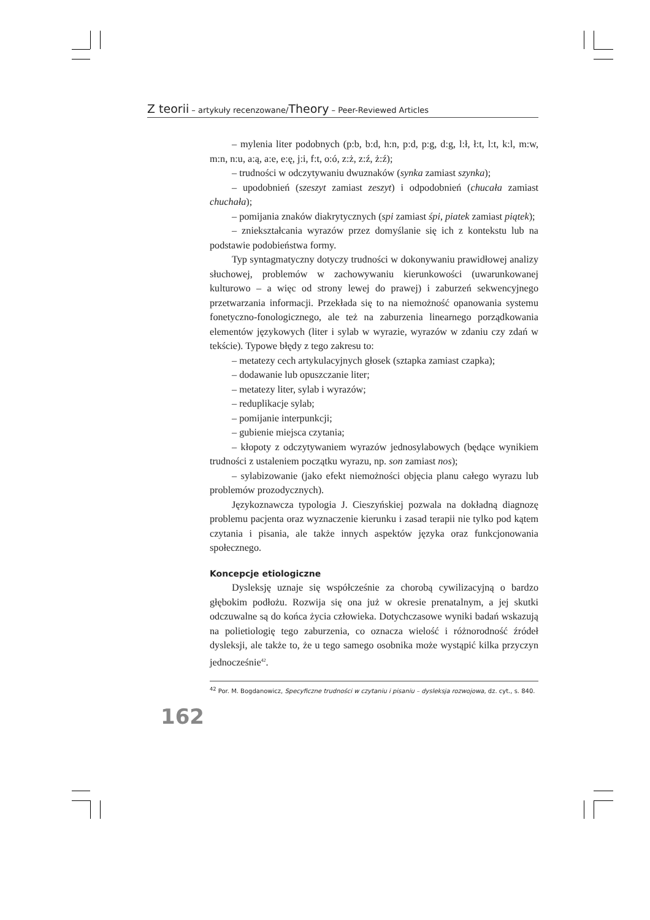Z teorii – artykuły recenzowane/Theory – Peer-Reviewed Articles
– mylenia liter podobnych (p:b, b:d, h:n, p:d, p:g, d:g, l:ł, ł:t, l:t, k:l, m:w, m:n, n:u, a:ą, a:e, e:ę, j:i, f:t, o:ó, z:ż, z:ź, ż:ź);
– trudności w odczytywaniu dwuznaków (synka zamiast szynka);
– upodobnień (szeszyt zamiast zeszyt) i odpodobnień (chucała zamiast chuchała);
– pomijania znaków diakrytycznych (spi zamiast śpi, piatek zamiast piątek);
– zniekształcania wyrazów przez domyślanie się ich z kontekstu lub na podstawie podobieństwa formy.
Typ syntagmatyczny dotyczy trudności w dokonywaniu prawidłowej analizy słuchowej, problemów w zachowywaniu kierunkowości (uwarunkowanej kulturowo – a więc od strony lewej do prawej) i zaburzeń sekwencyjnego przetwarzania informacji. Przekłada się to na niemożność opanowania systemu fonetyczno-fonologicznego, ale też na zaburzenia linearnego porządkowania elementów językowych (liter i sylab w wyrazie, wyrazów w zdaniu czy zdań w tekście). Typowe błędy z tego zakresu to:
– metatezy cech artykulacyjnych głosek (sztapka zamiast czapka);
– dodawanie lub opuszczanie liter;
– metatezy liter, sylab i wyrazów;
– reduplikacje sylab;
– pomijanie interpunkcji;
– gubienie miejsca czytania;
– kłopoty z odczytywaniem wyrazów jednosylabowych (będące wynikiem trudności z ustaleniem początku wyrazu, np. son zamiast nos);
– sylabizowanie (jako efekt niemożności objęcia planu całego wyrazu lub problemów prozodycznych).
Językoznawcza typologia J. Cieszyńskiej pozwala na dokładną diagnozę problemu pacjenta oraz wyznaczenie kierunku i zasad terapii nie tylko pod kątem czytania i pisania, ale także innych aspektów języka oraz funkcjonowania społecznego.
Koncepcje etiologiczne
Dysleksję uznaje się współcześnie za chorobą cywilizacyjną o bardzo głębokim podłożu. Rozwija się ona już w okresie prenatalnym, a jej skutki odczuwalne są do końca życia człowieka. Dotychczasowe wyniki badań wskazują na polietiologię tego zaburzenia, co oznacza wielość i różnorodność źródeł dysleksji, ale także to, że u tego samego osobnika może wystąpić kilka przyczyn jednocześnie<sup>42</sup>.
<sup>42</sup> Por. M. Bogdanowicz, Specyficzne trudności w czytaniu i pisaniu – dysleksja rozwojowa, dz. cyt., s. 840.
162